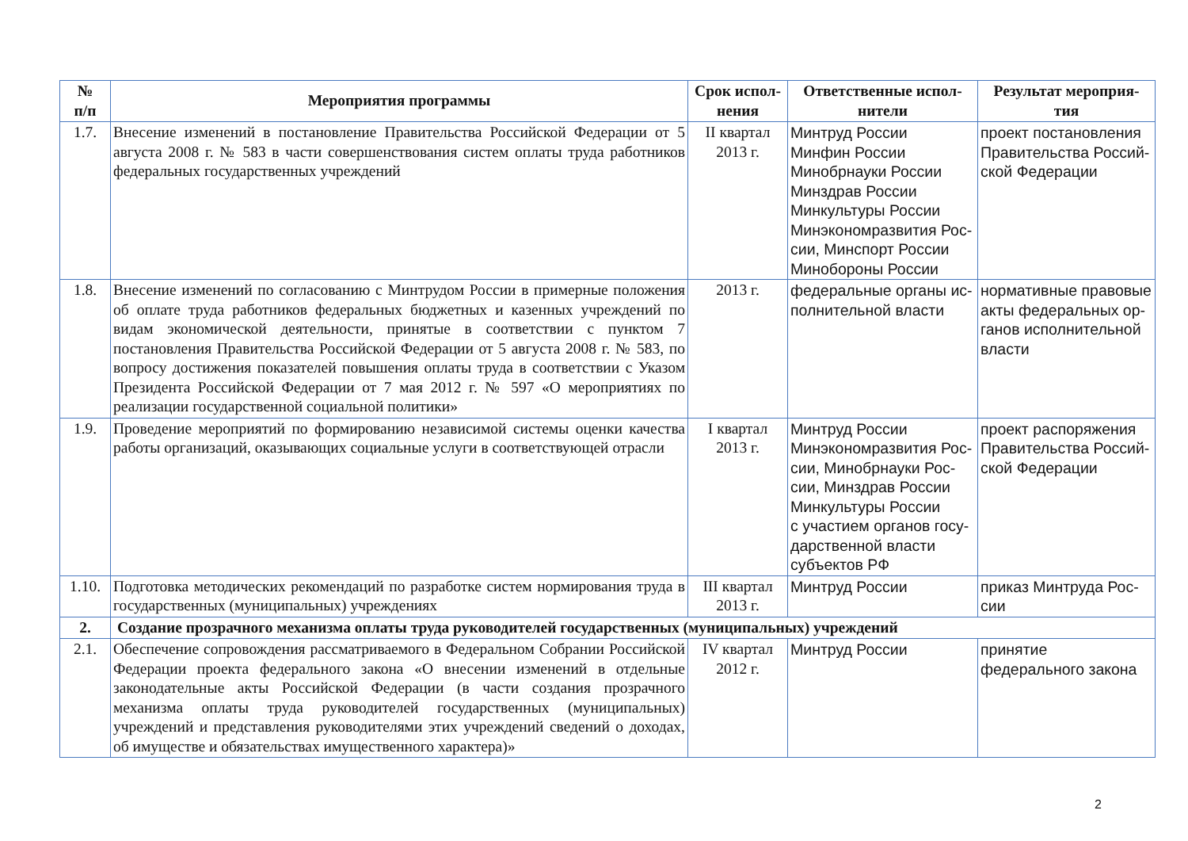| № п/п | Мероприятия программы | Срок испол- нения | Ответственные испол- нители | Результат мероприя- тия |
| --- | --- | --- | --- | --- |
| 1.7. | Внесение изменений в постановление Правительства Российской Федерации от 5 августа 2008 г. № 583 в части совершенствования систем оплаты труда работников федеральных государственных учреждений | II квартал 2013 г. | Минтруд России Минфин России Минобрнауки России Минздрав России Минкультуры России Минэкономразвития Рос-сии, Минспорт России Минобороны России | проект постановления Правительства Россий-ской Федерации |
| 1.8. | Внесение изменений по согласованию с Минтрудом России в примерные положения об оплате труда работников федеральных бюджетных и казенных учреждений по видам экономической деятельности, принятые в соответствии с пунктом 7 постановления Правительства Российской Федерации от 5 августа 2008 г. № 583, по вопросу достижения показателей повышения оплаты труда в соответствии с Указом Президента Российской Федерации от 7 мая 2012 г. № 597 «О мероприятиях по реализации государственной социальной политики» | 2013 г. | федеральные органы ис-полнительной власти | нормативные правовые акты федеральных ор-ганов исполнительной власти |
| 1.9. | Проведение мероприятий по формированию независимой системы оценки качества работы организаций, оказывающих социальные услуги в соответствующей отрасли | I квартал 2013 г. | Минтруд России Минэкономразвития Рос-сии, Минобрнауки Рос-сии, Минздрав России Минкультуры России с участием органов госу-дарственной власти субъектов РФ | проект распоряжения Правительства Россий-ской Федерации |
| 1.10. | Подготовка методических рекомендаций по разработке систем нормирования труда в государственных (муниципальных) учреждениях | III квартал 2013 г. | Минтруд России | приказ Минтруда Рос-сии |
| 2. | Создание прозрачного механизма оплаты труда руководителей государственных (муниципальных) учреждений | | | |
| 2.1. | Обеспечение сопровождения рассматриваемого в Федеральном Собрании Российской Федерации проекта федерального закона «О внесении изменений в отдельные законодательные акты Российской Федерации (в части создания прозрачного механизма оплаты труда руководителей государственных (муниципальных) учреждений и представления руководителями этих учреждений сведений о доходах, об имуществе и обязательствах имущественного характера)» | IV квартал 2012 г. | Минтруд России | принятие федерального закона |
2